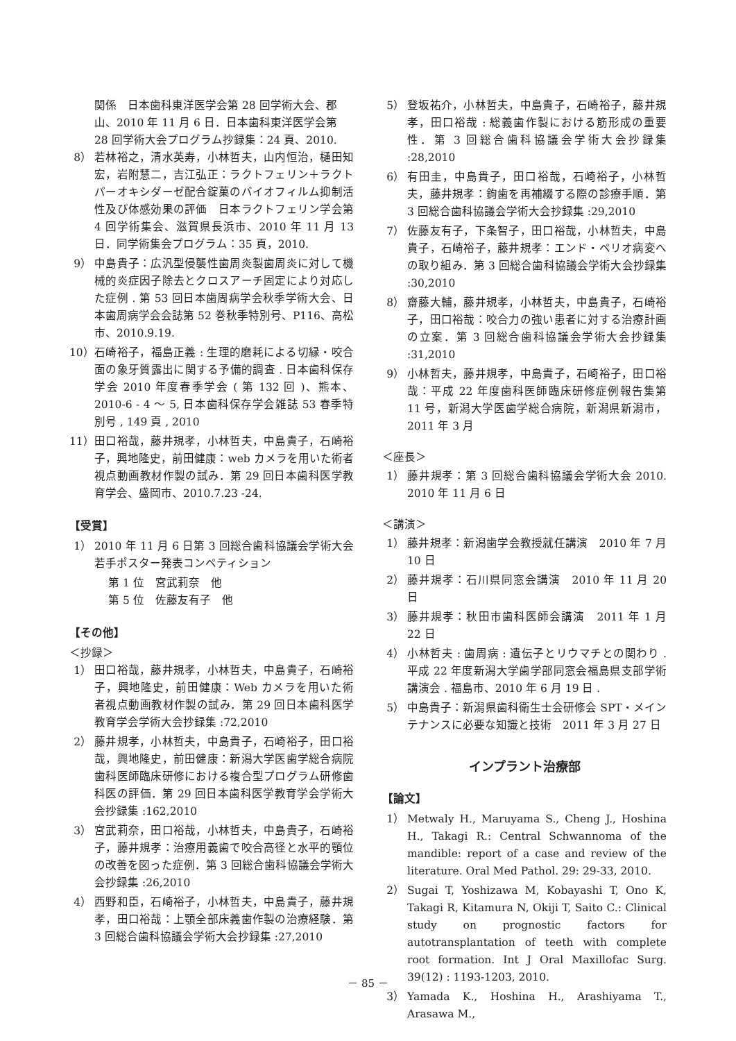関係　日本歯科東洋医学会第 28 回学術大会、郡山、2010 年 11 月 6 日．日本歯科東洋医学会第 28 回学術大会プログラム抄録集：24 頁、2010.
8） 若林裕之，清水英寿，小林哲夫，山内恒治，樋田知宏，岩附慧二，吉江弘正：ラクトフェリン＋ラクトパーオキシダーゼ配合錠菓のバイオフィルム抑制活性及び体感効果の評価　日本ラクトフェリン学会第 4 回学術集会、滋賀県長浜市、2010 年 11 月 13 日．同学術集会プログラム：35 頁，2010.
9） 中島貴子：広汎型侵襲性歯周炎製歯周炎に対して機械的炎症因子除去とクロスアーチ固定により対応した症例 . 第 53 回日本歯周病学会秋季学術大会、日本歯周病学会会誌第 52 巻秋季特別号、P116、高松市、2010.9.19.
10） 石崎裕子，福島正義 : 生理的磨耗による切縁・咬合面の象牙質露出に関する予備的調査 . 日本歯科保存学会 2010 年度春季学会 ( 第 132 回 )、熊本、2010-6 - 4 ～ 5, 日本歯科保存学会雑誌 53 春季特別号 , 149 頁 , 2010
11） 田口裕哉，藤井規孝，小林哲夫，中島貴子，石崎裕子，興地隆史，前田健康：web カメラを用いた術者視点動画教材作製の試み．第 29 回日本歯科医学教育学会、盛岡市、2010.7.23 -24.
【受賞】
1） 2010 年 11 月 6 日第 3 回総合歯科協議会学術大会若手ポスター発表コンペティション
第 1 位　宮武莉奈　他
第 5 位　佐藤友有子　他
【その他】
＜抄録＞
1） 田口裕哉，藤井規孝，小林哲夫，中島貴子，石崎裕子，興地隆史，前田健康：Web カメラを用いた術者視点動画教材作製の試み．第 29 回日本歯科医学教育学会学術大会抄録集 :72,2010
2） 藤井規孝，小林哲夫，中島貴子，石崎裕子，田口裕哉，興地隆史，前田健康：新潟大学医歯学総合病院歯科医師臨床研修における複合型プログラム研修歯科医の評価．第 29 回日本歯科医学教育学会学術大会抄録集 :162,2010
3） 宮武莉奈，田口裕哉，小林哲夫，中島貴子，石崎裕子，藤井規孝：治療用義歯で咬合高径と水平的顎位の改善を図った症例．第 3 回総合歯科協議会学術大会抄録集 :26,2010
4） 西野和臣，石崎裕子，小林哲夫，中島貴子，藤井規孝，田口裕哉：上顎全部床義歯作製の治療経験．第 3 回総合歯科協議会学術大会抄録集 :27,2010
5） 登坂祐介，小林哲夫，中島貴子，石崎裕子，藤井規孝，田口裕哉 : 総義歯作製における筋形成の重要性．第 3 回総合歯科協議会学術大会抄録集 :28,2010
6） 有田圭，中島貴子，田口裕哉，石崎裕子，小林哲夫，藤井規孝：鉤歯を再補綴する際の診療手順．第 3 回総合歯科協議会学術大会抄録集 :29,2010
7） 佐藤友有子，下条智子，田口裕哉，小林哲夫，中島貴子，石崎裕子，藤井規孝：エンド・ペリオ病変への取り組み．第 3 回総合歯科協議会学術大会抄録集 :30,2010
8） 齋藤大輔，藤井規孝，小林哲夫，中島貴子，石崎裕子，田口裕哉：咬合力の強い患者に対する治療計画の立案．第 3 回総合歯科協議会学術大会抄録集 :31,2010
9） 小林哲夫，藤井規孝，中島貴子，石崎裕子，田口裕哉：平成 22 年度歯科医師臨床研修症例報告集第 11 号，新潟大学医歯学総合病院，新潟県新潟市，2011 年 3 月
＜座長＞
1） 藤井規孝：第 3 回総合歯科協議会学術大会 2010. 2010 年 11 月 6 日
＜講演＞
1） 藤井規孝：新潟歯学会教授就任講演　2010 年 7 月 10 日
2） 藤井規孝：石川県同窓会講演　2010 年 11 月 20 日
3） 藤井規孝：秋田市歯科医師会講演　2011 年 1 月 22 日
4） 小林哲夫 : 歯周病 : 遺伝子とリウマチとの関わり . 平成 22 年度新潟大学歯学部同窓会福島県支部学術講演会 . 福島市、2010 年 6 月 19 日 .
5） 中島貴子：新潟県歯科衛生士会研修会 SPT・メインテナンスに必要な知識と技術　2011 年 3 月 27 日
インプラント治療部
【論文】
1） Metwaly H., Maruyama S., Cheng J., Hoshina H., Takagi R.: Central Schwannoma of the mandible: report of a case and review of the literature. Oral Med Pathol. 29: 29-33, 2010.
2） Sugai T, Yoshizawa M, Kobayashi T, Ono K, Takagi R, Kitamura N, Okiji T, Saito C.: Clinical study on prognostic factors for autotransplantation of teeth with complete root formation. Int J Oral Maxillofac Surg. 39(12) : 1193-1203, 2010.
3） Yamada K., Hoshina H., Arashiyama T., Arasawa M.,
－ 85 －